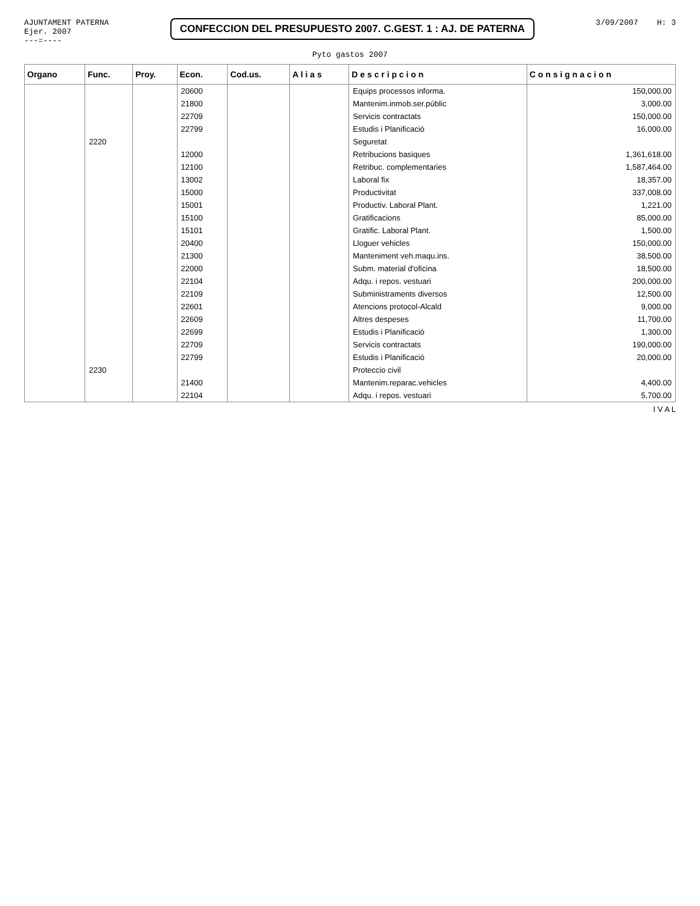AJUNTAMENT PATERNA
Ejer. 2007
---=----
CONFECCION DEL PRESUPUESTO 2007. C.GEST. 1 : AJ. DE PATERNA
3/09/2007 H: 3
Pyto gastos 2007
| Organo | Func. | Proy. | Econ. | Cod.us. | A l i a s | D e s c r i p c i o n | C o n s i g n a c i o n |
| --- | --- | --- | --- | --- | --- | --- | --- |
| | | | 20600 | | | Equips processos informa. | 150,000.00 |
| | | | 21800 | | | Mantenim.inmob.ser.públic | 3,000.00 |
| | | | 22709 | | | Servicis contractats | 150,000.00 |
| | | | 22799 | | | Estudis i Planificació | 16,000.00 |
| | 2220 | | | | | Seguretat | |
| | | | 12000 | | | Retribucions basiques | 1,361,618.00 |
| | | | 12100 | | | Retribuc. complementaries | 1,587,464.00 |
| | | | 13002 | | | Laboral fix | 18,357.00 |
| | | | 15000 | | | Productivitat | 337,008.00 |
| | | | 15001 | | | Productiv. Laboral Plant. | 1,221.00 |
| | | | 15100 | | | Gratificacions | 85,000.00 |
| | | | 15101 | | | Gratific. Laboral Plant. | 1,500.00 |
| | | | 20400 | | | Lloguer vehicles | 150,000.00 |
| | | | 21300 | | | Manteniment veh.maqu.ins. | 38,500.00 |
| | | | 22000 | | | Subm. material d'oficina | 18,500.00 |
| | | | 22104 | | | Adqu. i repos. vestuari | 200,000.00 |
| | | | 22109 | | | Subministraments diversos | 12,500.00 |
| | | | 22601 | | | Atencions protocol-Alcald | 9,000.00 |
| | | | 22609 | | | Altres despeses | 11,700.00 |
| | | | 22699 | | | Estudis i Planificació | 1,300.00 |
| | | | 22709 | | | Servicis contractats | 190,000.00 |
| | | | 22799 | | | Estudis i Planificació | 20,000.00 |
| | 2230 | | | | | Proteccio civil | |
| | | | 21400 | | | Mantenim.reparac.vehicles | 4,400.00 |
| | | | 22104 | | | Adqu. i repos. vestuari | 5,700.00 |
I V A L